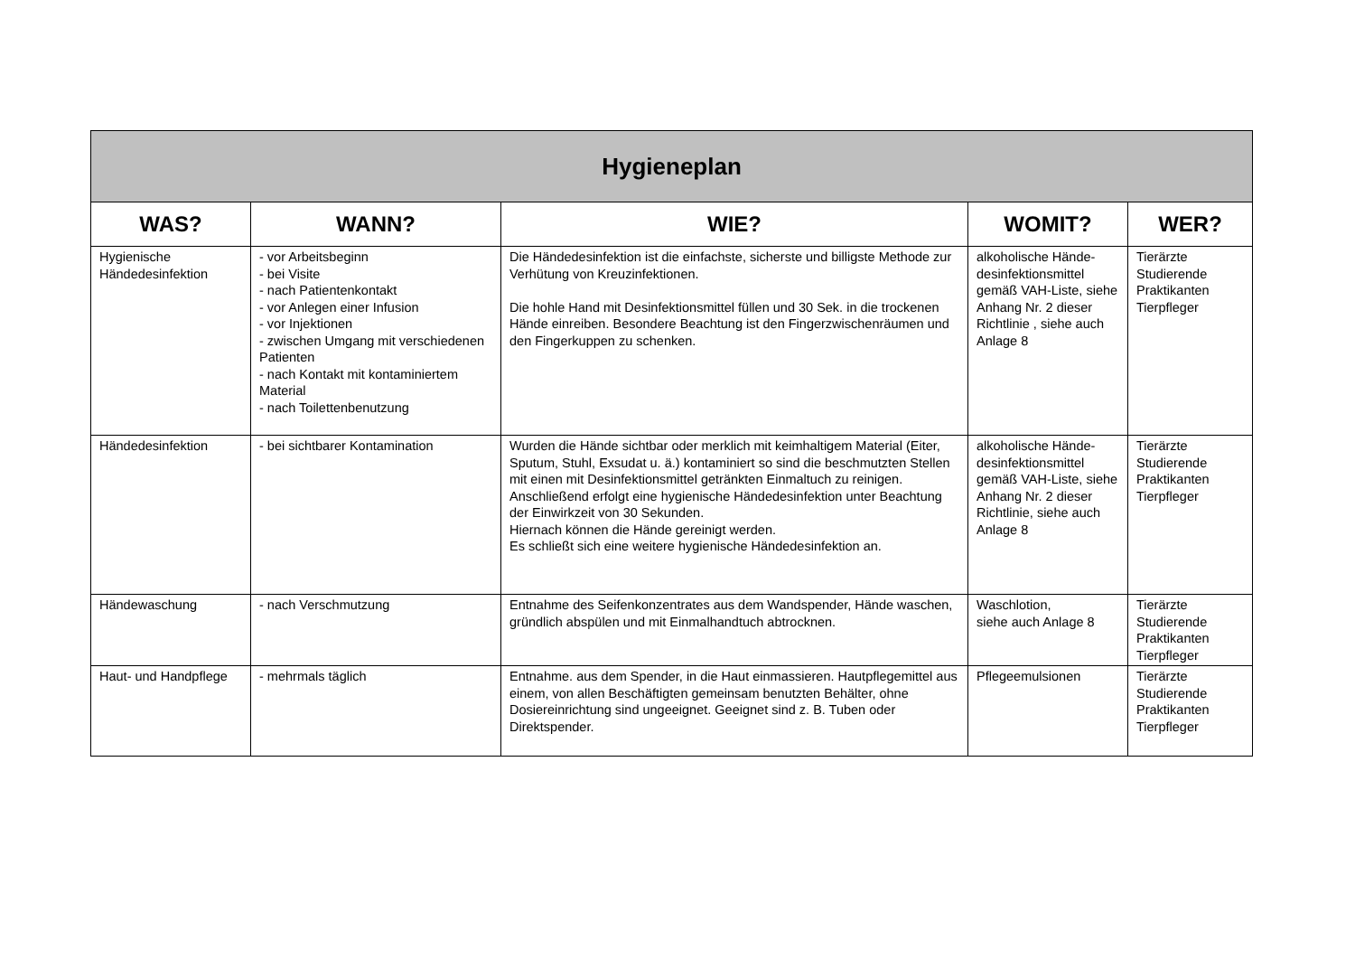| Hygieneplan | | | | |
| WAS? | WANN? | WIE? | WOMIT? | WER? |
| Hygienische Händedesinfektion | - vor Arbeitsbeginn - bei Visite - nach Patientenkontakt - vor Anlegen einer Infusion - vor Injektionen - zwischen Umgang mit verschiedenen Patienten - nach Kontakt mit kontaminiertem Material - nach Toilettenbenutzung | Die Händedesinfektion ist die einfachste, sicherste und billigste Methode zur Verhütung von Kreuzinfektionen. Die hohle Hand mit Desinfektionsmittel füllen und 30 Sek. in die trockenen Hände einreiben. Besondere Beachtung ist den Fingerzwischenräumen und den Fingerkuppen zu schenken. | alkoholische Hände-desinfektionsmittel gemäß VAH-Liste, siehe Anhang Nr. 2 dieser Richtlinie , siehe auch Anlage 8 | Tierärzte Studierende Praktikanten Tierpfleger |
| Händedesinfektion | - bei sichtbarer Kontamination | Wurden die Hände sichtbar oder merklich mit keimhaltigem Material (Eiter, Sputum, Stuhl, Exsudat u. ä.) kontaminiert so sind die beschmutzten Stellen mit einen mit Desinfektionsmittel getränkten Einmaltuch zu reinigen. Anschließend erfolgt eine hygienische Händedesinfektion unter Beachtung der Einwirkzeit von 30 Sekunden. Hiernach können die Hände gereinigt werden. Es schließt sich eine weitere hygienische Händedesinfektion an. | alkoholische Hände-desinfektionsmittel gemäß VAH-Liste, siehe Anhang Nr. 2 dieser Richtlinie, siehe auch Anlage 8 | Tierärzte Studierende Praktikanten Tierpfleger |
| Händewaschung | - nach Verschmutzung | Entnahme des Seifenkonzentrates aus dem Wandspender, Hände waschen, gründlich abspülen und mit Einmalhandtuch abtrocknen. | Waschlotion, siehe auch Anlage 8 | Tierärzte Studierende Praktikanten Tierpfleger |
| Haut- und Handpflege | - mehrmals täglich | Entnahme. aus dem Spender, in die Haut einmassieren. Hautpflegemittel aus einem, von allen Beschäftigten gemeinsam benutzten Behälter, ohne Dosiereinrichtung sind ungeeignet. Geeignet sind z. B. Tuben oder Direktspender. | Pflegeemulsionen | Tierärzte Studierende Praktikanten Tierpfleger |